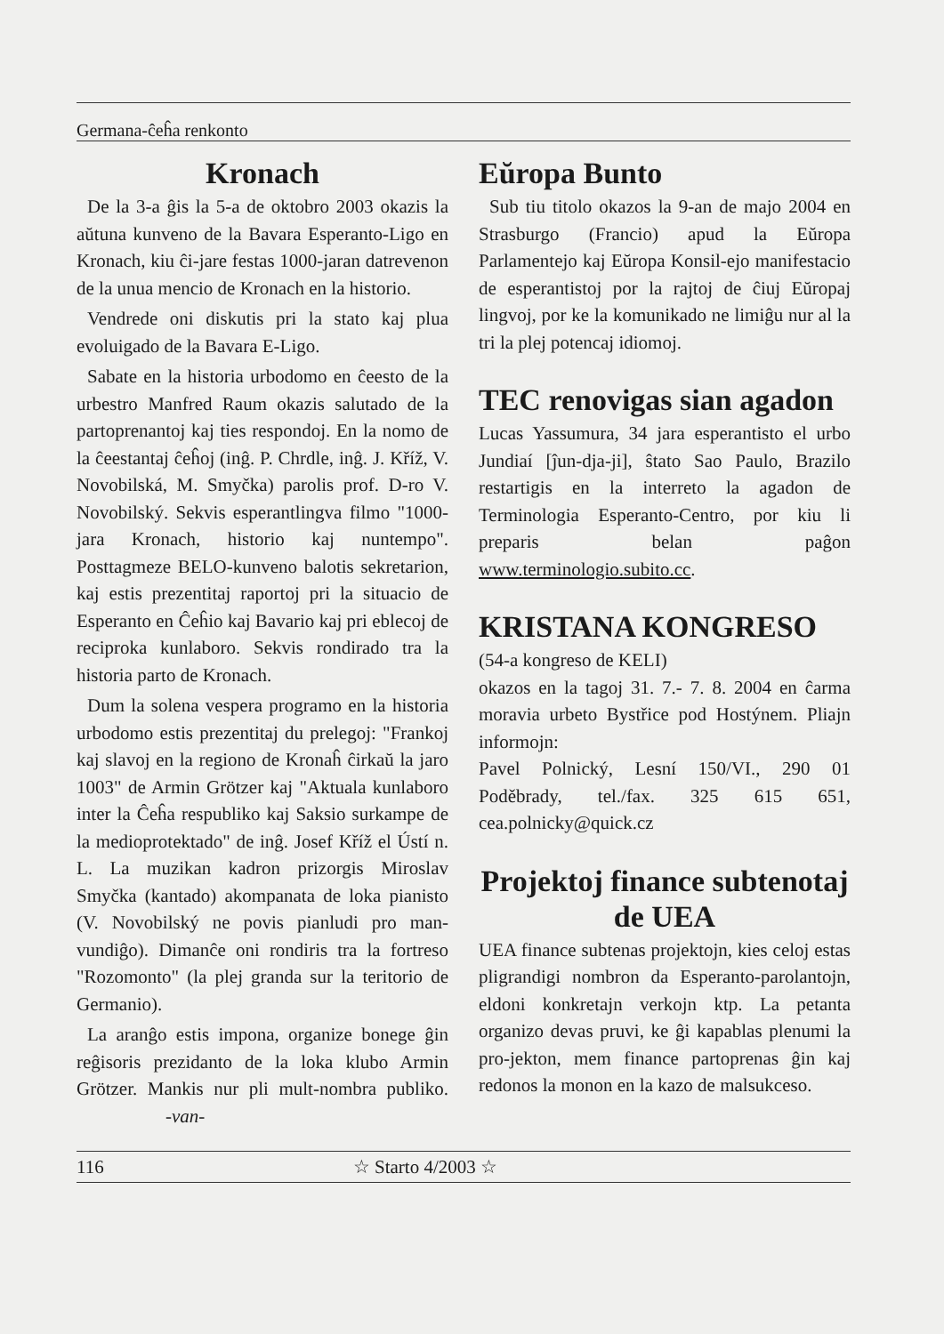Germana-ĉeĥa renkonto
Kronach
De la 3-a ĝis la 5-a de oktobro 2003 okazis la aŭtuna kunveno de la Bavara Esperanto-Ligo en Kronach, kiu ĉi-jare festas 1000-jaran datrevenon de la unua mencio de Kronach en la historio.
Vendrede oni diskutis pri la stato kaj plua evoluigado de la Bavara E-Ligo.
Sabate en la historia urbodomo en ĉeesto de la urbestro Manfred Raum okazis salutado de la partoprenantoj kaj ties respondoj. En la nomo de la ĉeestantaj ĉeĥoj (inĝ. P. Chrdle, inĝ. J. Kříž, V. Novobilská, M. Smyčka) parolis prof. D-ro V. Novobilský. Sekvis esperantlingva filmo "1000-jara Kronach, historio kaj nuntempo". Posttagmeze BELO-kunveno balotis sekretarion, kaj estis prezentitaj raportoj pri la situacio de Esperanto en Ĉeĥio kaj Bavario kaj pri eblecoj de reciproka kunlaboro. Sekvis rondirado tra la historia parto de Kronach.
Dum la solena vespera programo en la historia urbodomo estis prezentitaj du prelegoj: "Frankoj kaj slavoj en la regiono de Kronaĥ ĉirkaŭ la jaro 1003" de Armin Grötzer kaj "Aktuala kunlaboro inter la Ĉeĥa respubliko kaj Saksio surkampe de la medioprotektado" de inĝ. Josef Kříž el Ústí n. L. La muzikan kadron prizorgis Miroslav Smyčka (kantado) akompanata de loka pianisto (V. Novobilský ne povis pianludi pro man-vundiĝo). Dimanĉe oni rondiris tra la fortreso "Rozomonto" (la plej granda sur la teritorio de Germanio).
La aranĝo estis impona, organize bonege ĝin reĝisoris prezidanto de la loka klubo Armin Grötzer. Mankis nur pli mult-nombra publiko. -van-
Eŭropa Bunto
Sub tiu titolo okazos la 9-an de majo 2004 en Strasburgo (Francio) apud la Eŭropa Parlamentejo kaj Eŭropa Konsil-ejo manifestacio de esperantistoj por la rajtoj de ĉiuj Eŭropaj lingvoj, por ke la komunikado ne limiĝu nur al la tri la plej potencaj idiomoj.
TEC renovigas sian agadon
Lucas Yassumura, 34 jara esperantisto el urbo Jundiaí [ĵun-dja-ji], ŝtato Sao Paulo, Brazilo restartigis en la interreto la agadon de Terminologia Esperanto-Centro, por kiu li preparis belan paĝon www.terminologio.subito.cc.
KRISTANA KONGRESO
(54-a kongreso de KELI)
okazos en la tagoj 31. 7.- 7. 8. 2004 en ĉarma moravia urbeto Bystřice pod Hostýnem. Pliajn informojn:
Pavel Polnický, Lesní 150/VI., 290 01 Poděbrady, tel./fax. 325 615 651, cea.polnicky@quick.cz
Projektoj finance subtenotaj de UEA
UEA finance subtenas projektojn, kies celoj estas pligrandigi nombron da Esperanto-parolantojn, eldoni konkretajn verkojn ktp. La petanta organizo devas pruvi, ke ĝi kapablas plenumi la pro-jekton, mem finance partoprenas ĝin kaj redonos la monon en la kazo de malsukceso.
116 ☆ Starto 4/2003 ☆